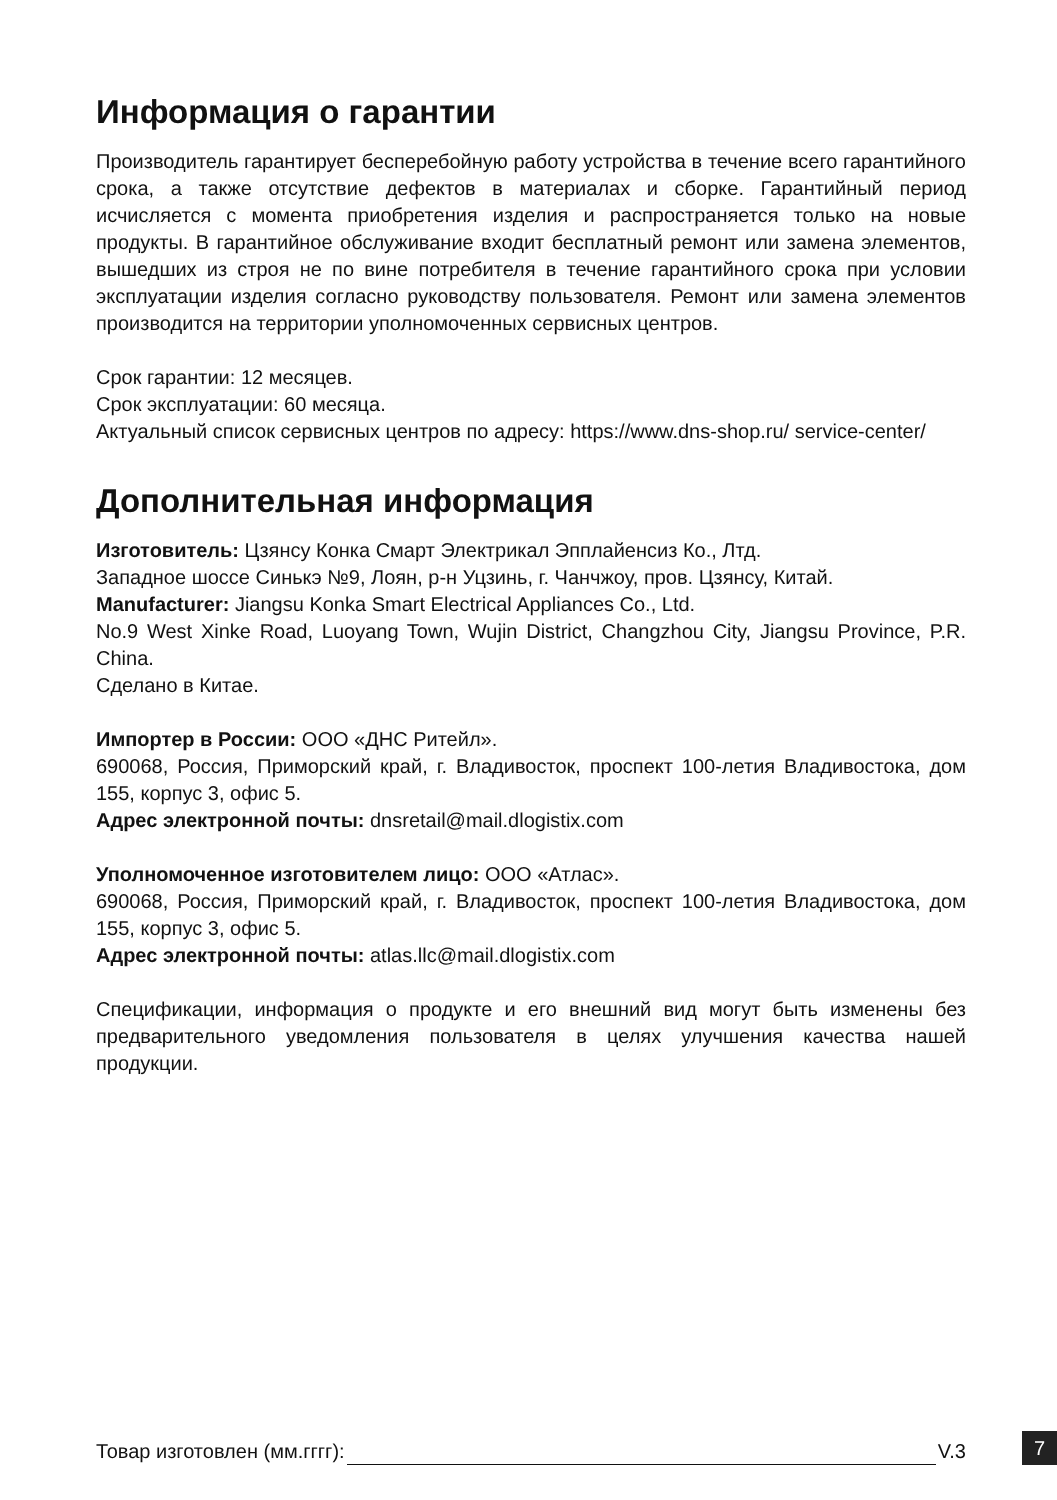Информация о гарантии
Производитель гарантирует бесперебойную работу устройства в течение всего гарантийного срока, а также отсутствие дефектов в материалах и сборке. Гарантийный период исчисляется с момента приобретения изделия и распространяется только на новые продукты. В гарантийное обслуживание входит бесплатный ремонт или замена элементов, вышедших из строя не по вине потребителя в течение гарантийного срока при условии эксплуатации изделия согласно руководству пользователя. Ремонт или замена элементов производится на территории уполномоченных сервисных центров.
Срок гарантии: 12 месяцев.
Срок эксплуатации: 60 месяца.
Актуальный список сервисных центров по адресу: https://www.dns-shop.ru/ service-center/
Дополнительная информация
Изготовитель: Цзянсу Конка Смарт Электрикал Эпплайенсиз Ко., Лтд.
Западное шоссе Синькэ №9, Лоян, р-н Уцзинь, г. Чанчжоу, пров. Цзянсу, Китай.
Manufacturer: Jiangsu Konka Smart Electrical Appliances Co., Ltd.
No.9 West Xinke Road, Luoyang Town, Wujin District, Changzhou City, Jiangsu Province, P.R. China.
Сделано в Китае.
Импортер в России: ООО «ДНС Ритейл».
690068, Россия, Приморский край, г. Владивосток, проспект 100-летия Владивостока, дом 155, корпус 3, офис 5.
Адрес электронной почты: dnsretail@mail.dlogistix.com
Уполномоченное изготовителем лицо: ООО «Атлас».
690068, Россия, Приморский край, г. Владивосток, проспект 100-летия Владивостока, дом 155, корпус 3, офис 5.
Адрес электронной почты: atlas.llc@mail.dlogistix.com
Спецификации, информация о продукте и его внешний вид могут быть изменены без предварительного уведомления пользователя в целях улучшения качества нашей продукции.
Товар изготовлен (мм.гггг): V.3 7